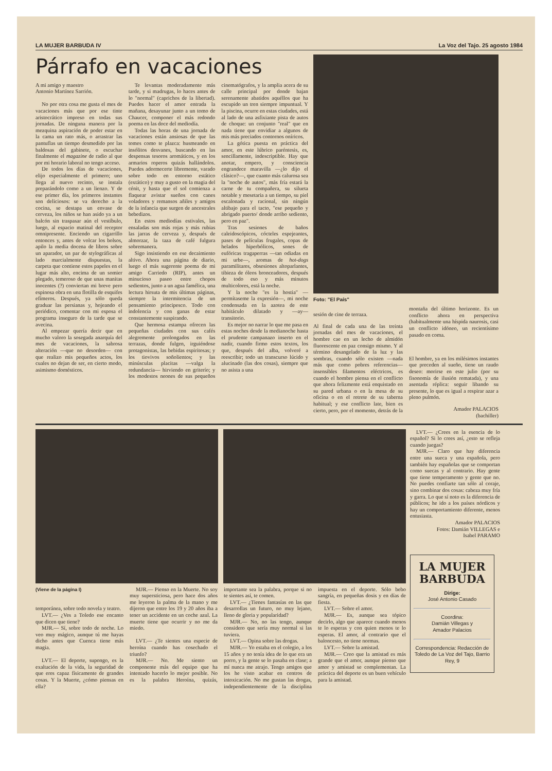LA MUJER BARBUDA IV La Voz del Tajo. 25 agosto 1984
Párrafo en vacaciones
A mi amigo y maestro
Antonio Martínez Sarrión.
No por otra cosa me gusta el mes de vacaciones más que por ese tinte aristocrático impreso en todas sus jornadas. De ninguna manera por la mezquina aspiración de poder estar en la cama un rato más, o arrastrar las pantuflas un tiempo desmedido por las baldosas del gabinete, o escuchar finalmente el magazine de radio al que por mi horario laboral no tengo acceso.
De todos los días de vacaciones, elijo especialmente el primero; uno llega al nuevo recinto, se instala preparándolo como a un lienzo. Y de ese primer día, los primeros instantes son deliciosos: se va derecho a la cocina, se destapa un envase de cerveza, los niños se han asido ya a un balcón sin traspasar aún el vestíbulo, luego, al espacio matinal del receptor omnipresente. Enciendo un cigarrillo entonces y, antes de volcar los bolsos, apilo la media docena de libros sobre un aparador, un par de stylográficas al lado marcialmente dispuestas, la carpeta que contiene estos papeles en el lugar más alto, encima de un somier plegado, temeroso de que unas manitas inocentes (?) conviertan mi breve pero espinosa obra en una flotilla de esquifes efímeros. Después, ya sólo queda graduar las persianas y, hojeando el periódico, comentar con mi esposa el programa inseguro de la tarde que se avecina.
Al empezar quería decir que en mucho valoro la sosegada anarquía del mes de vacaciones, la sabrosa alteración —que no desorden— con que realizo mis pequeños actos, los cuales no dejan de ser, en cierto modo, asimismo domésticos.
Te levantas moderadamente más tarde, y si madrugas, lo haces antes de lo "normal" (caprichos de la libertad). Puedes hacer el amor entrada la mañana, desayunar junto a un tomo de Chaucer, componer el más redondo poema en las doce del mediodía.
Todas las horas de una jornada de vacaciones están ansiosas de que las tomes como te plazca: husmeando en insólitos desvanes, buscando en las despensas tesoros aromáticos, y en los armarios roperos quizás hallándolos. Puedes adormecerte libremente, varado sobre todo en entorno estático (extático) y muy a gusto en la magia del cénit, y hasta que el sol comienza a flaquear avistar sueños con canes voladores y remansos añiles y amigos de la infancia que surgen de ancestrales bebedizos.
En estos mediodías estivales, las ensaladas son más rojas y más rubias las jarras de cerveza y, después de almorzar, la taza de café fulgura sobremanera.
Sigo insistiendo en ese decaimiento altivo. Ahora una página de diario, luego el más sugerente poema de mi amigo Carriedo (RIP), antes un minucioso paseo entre chopos sedientos, junto a un agua famélica, una lectura hirsuta de mis últimas páginas, siempre la intermitencia de un pensamiento principesco. Todo con indolencia y con ganas de estar constantemente suspirando.
Que hermosa estampa ofrecen las pequeñas ciudades con sus cafés alegremente prolongados en las terrazas, donde fulgen, irguiéndose protagonistas, las bebidas espiritosas; y los tiovivos soñolientos; y las minúsculas placitas —valga la redundancia— hirviendo en griterío; y los modestos neones de sus pequeños cinematógrafos, y la amplia acera de su calle principal por donde bajan serenamente abatidos aquéllos que ha escupido un tren siempre impuntual. Y la piscina, ocurre en estas ciudades, está al lado de una asfixiante pista de autos de choque: un conjunto "real" que en nada tiene que envidiar a algunos de mis más preciados contornos oníricos.
La gótica puesta en práctica del amor, en este lúbrico paréntesis, es, sencillamente, indescriptible. Hay que anotar, empero, y consciencia engrandece maravilla —¿lo dijo el clásico?—, que cuanto más calurosa sea la "noche de autos", más fría estará la carne de tu compañera, su silueta notable y mesetaria a un tiempo, su piel escalonada y racional, sin ningún altibajo para el tacto, "ese pequeño y abrigado puerto/ donde arribo sediento, pero en paz".
Tras sesiones de baños caleidoscópicos, cócteles espejeantes, pases de películas frugales, copas de helados hiperbólicos, sones de eufóricas tragaperras —tan odiadas en mi urbe—, aromas de hot-dogs paramilitares, obsesiones altoparlantes, tibieza de óleos bronceadores, después de todo eso y más minutos multicolores, está la noche.
Y la noche "es la hostia" —permítaseme la expresión—, mi noche condensada en la azotea de este habitáculo dilatado y —ay— transitorio.
Es mejor no narrar lo que me pasa en estas noches desde la medianoche hasta el prudente campanazo inserto en el nadir, cuando firmo estos textos, los que, después del alba, volveré a reescribir; todo un transcurso lúcido y alucinado (las dos cosas), siempre que no asista a una
Foto: "El País"
sesión de cine de terraza.
Al final de cada una de las treinta jornadas del mes de vacaciones, el hombre cae en un lecho de almidón fluorescente en paz consigo mismo. Y al término desangelado de la luz y las sombras, cuando sólo existen —nada más que como pobres referencias— insensibles filamentos eléctricos, es cuando el hombre piensa en el conflicto que ahora felizmente está enquistado en su pared urbana o en la mesa de su oficina o en el retrete de su taberna habitual; y ese conflicto late, bien es cierto, pero, por el momento, detrás de la montaña del último horizonte. Es un conflicto ahora en perspectiva (habitualmente una híspida naurosis, casi un conflicto idóneo, un recientísimo pasado en coma.
El hombre, ya en los milésimos instantes que preceden al sueño, tiene un raudo deseo: morirse en este julio (por su fisonomía de ilusión rematada), y una asentada réplica: seguir libando su presente, lo que es igual a respirar azar a pleno pulmón.
Amador PALACIOS
(bachiller)
(Viene de la página I)
temporánea, sobre todo novela y teatro.
LVT.— ¿Ves a Toledo ese encanto que dicen que tiene?
MJR.— Sí, sobre todo de noche. Lo veo muy mágico, aunque tú me hayas dicho antes que Cuenca tiene más magia.
LVT.— El deporte, supongo, es la exaltación de la vida, la seguridad de que eres capaz físicamente de grandes cosas. Y la Muerte, ¿cómo piensas en ella?
MJR.— Pienso en la Muerte. No soy muy supersticiosa, pero hace dos años me leyeron la palma de la mano y me dijeron que entre los 19 y 20 años iba a tener un accidente en un coche azul. La muerte tiene que ocurrir y no me da miedo.
LVT.— ¿Te sientes una especie de heroína cuando has cosechado el triunfo?
MJR.— No. Me siento un componente más del equipo que ha intentado hacerlo lo mejor posible. No es la palabra Heroína, quizás, importante sea la palabra, porque si no te sientes así, te comen.
LVT.— ¿Tienes fantasías en las que desarrollas un futuro, no muy lejano, lleno de gloria y popularidad?
MJR.— No, no las tengo, aunque considero que sería muy normal si las tuviera.
LVT.— Opina sobre las drogas.
MJR.— Yo estaba en el colegio, a los 15 años y no tenía idea de lo que era un porro, y la gente se lo pasaba en clase; a mí nunca me atrajo. Tengo amigos que los he visto acabar en centros de intoxicación. No me gustan las drogas, independientemente de la disciplina impuesta en el deporte. Sólo bebo sangría, en pequeñas dosis y en días de fiesta.
LVT.— Sobre el amor.
MJR.— Es, aunque sea tópico decirlo, algo que aparece cuando menos te lo esperas y con quien menos te lo esperas. El amor, al contrario que el baloncesto, no tiene normas.
LVT.— Sobre la amistad.
MJR.— Creo que la amistad es más grande que el amor, aunque pienso que amor y amistad se complementan. La práctica del deporte es un buen vehículo para la amistad.
LVT.— ¿Crees en la esencia de lo español? Si lo crees así, ¿esto se refleja cuando juegas?
MJR.— Claro que hay diferencia entre una sueca y una española, pero también hay españolas que se comportan como suecas y al contrario. Hay gente que tiene temperamento y gente que no. No puedes confiarte tan sólo al coraje, sino combinar dos cosas: cabeza muy fría y garra. Lo que sí noto es la diferencia de públicos; he ido a los países nórdicos y hay un comportamiento diferente, menos entusiasta.
Amador PALACIOS
Fotos: Damián VILLEGAS e
Isabel PARAMO
LA MUJER BARBUDA
Dirige:
José Antonio Casado
Coordina:
Damián Villegas y
Amador Palacios
Correspondencia: Redacción de Toledo de La Voz del Tajo, Barrio Rey, 9